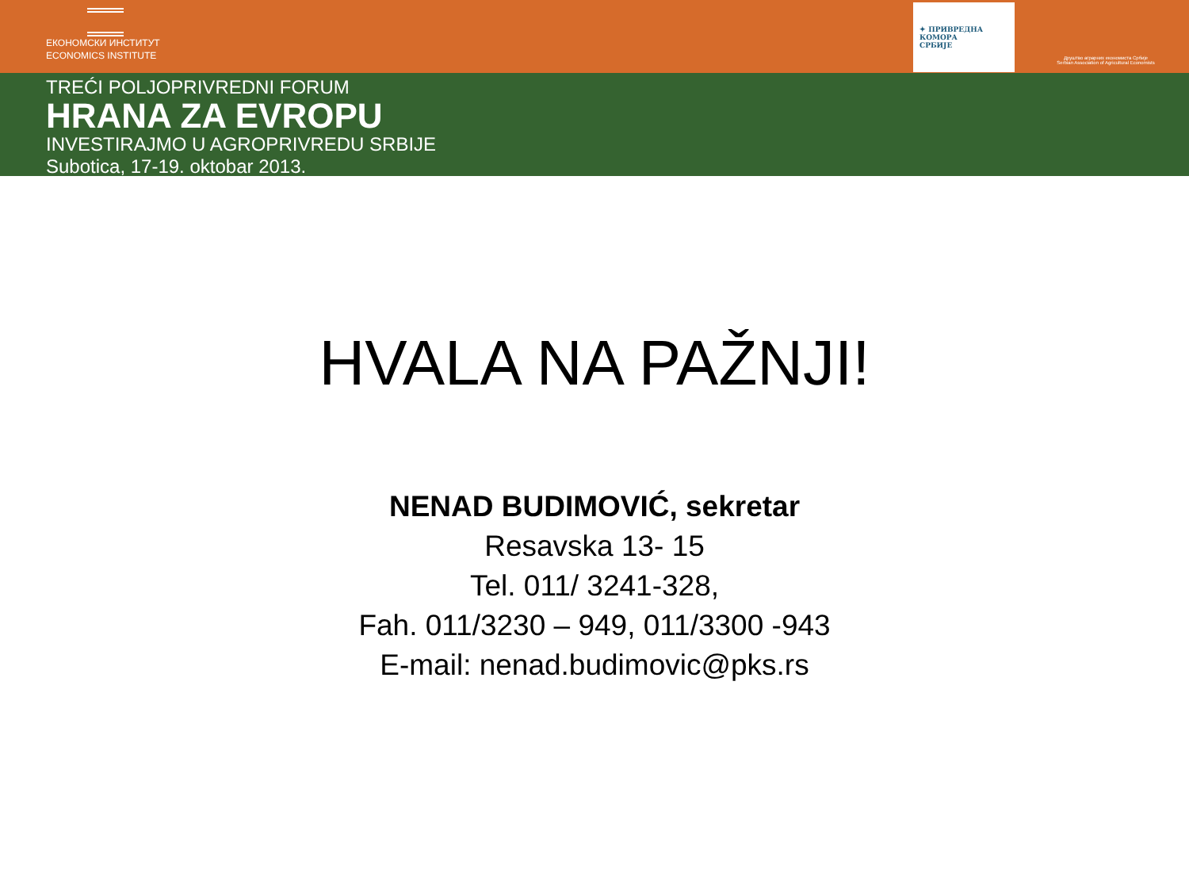ЕКОНОМСКИ ИНСТИТУТ
ECONOMICS INSTITUTE
✦ ПРИВРЕДНА
КОМОРА
СРБИЈЕ
Друштво аграрних економиста Србије
Serbian Association of Agricultural Economists
TREĆI POLJOPRIVREDNI FORUM
HRANA ZA EVROPU
INVESTIRAJMO U AGROPRIVREDU SRBIJE
Subotica, 17-19. oktobar 2013.
HVALA NA PAŽNJI!
NENAD BUDIMOVIĆ, sekretar
Resavska 13- 15
Tel. 011/ 3241-328,
Fah. 011/3230 – 949, 011/3300 -943
E-mail: nenad.budimovic@pks.rs